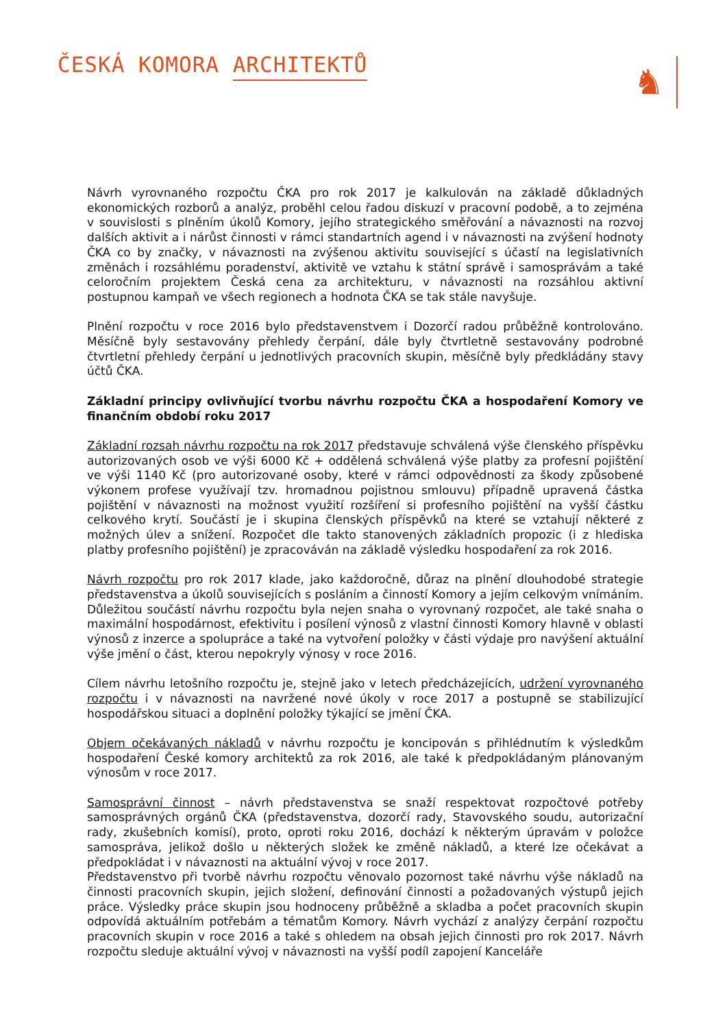ČESKÁ KOMORA ARCHITEKTŮ
♞
Návrh vyrovnaného rozpočtu ČKA pro rok 2017 je kalkulován na základě důkladných ekonomických rozborů a analýz, proběhl celou řadou diskuzí v pracovní podobě, a to zejména v souvislosti s plněním úkolů Komory, jejího strategického směřování a návaznosti na rozvoj dalších aktivit a i nárůst činnosti v rámci standartních agend i v návaznosti na zvýšení hodnoty ČKA co by značky, v návaznosti na zvýšenou aktivitu související s účastí na legislativních změnách i rozsáhlému poradenství, aktivitě ve vztahu k státní správě i samosprávám a také celoročním projektem Česká cena za architekturu, v návaznosti na rozsáhlou aktivní postupnou kampaň ve všech regionech a hodnota ČKA se tak stále navyšuje.
Plnění rozpočtu v roce 2016 bylo představenstvem i Dozorčí radou průběžně kontrolováno. Měsíčně byly sestavovány přehledy čerpání, dále byly čtvrtletně sestavovány podrobné čtvrtletní přehledy čerpání u jednotlivých pracovních skupin, měsíčně byly předkládány stavy účtů ČKA.
Základní principy ovlivňující tvorbu návrhu rozpočtu ČKA a hospodaření Komory ve finančním období roku 2017
Základní rozsah návrhu rozpočtu na rok 2017 představuje schválená výše členského příspěvku autorizovaných osob ve výši 6000 Kč + oddělená schválená výše platby za profesní pojištění ve výši 1140 Kč (pro autorizované osoby, které v rámci odpovědnosti za škody způsobené výkonem profese využívají tzv. hromadnou pojistnou smlouvu) případně upravená částka pojištění v návaznosti na možnost využití rozšíření si profesního pojištění na vyšší částku celkového krytí. Součástí je i skupina členských příspěvků na které se vztahují některé z možných úlev a snížení. Rozpočet dle takto stanovených základních propozic (i z hlediska platby profesního pojištění) je zpracováván na základě výsledku hospodaření za rok 2016.
Návrh rozpočtu pro rok 2017 klade, jako každoročně, důraz na plnění dlouhodobé strategie představenstva a úkolů souvisejících s posláním a činností Komory a jejím celkovým vnímáním. Důležitou součástí návrhu rozpočtu byla nejen snaha o vyrovnaný rozpočet, ale také snaha o maximální hospodárnost, efektivitu i posílení výnosů z vlastní činnosti Komory hlavně v oblasti výnosů z inzerce a spolupráce a také na vytvoření položky v části výdaje pro navýšení aktuální výše jmění o část, kterou nepokryly výnosy v roce 2016.
Cílem návrhu letošního rozpočtu je, stejně jako v letech předcházejících, udržení vyrovnaného rozpočtu i v návaznosti na navržené nové úkoly v roce 2017 a postupně se stabilizující hospodářskou situaci a doplnění položky týkající se jmění ČKA.
Objem očekávaných nákladů v návrhu rozpočtu je koncipován s přihlédnutím k výsledkům hospodaření České komory architektů za rok 2016, ale také k předpokládaným plánovaným výnosům v roce 2017.
Samosprávní činnost – návrh představenstva se snaží respektovat rozpočtové potřeby samosprávných orgánů ČKA (představenstva, dozorčí rady, Stavovského soudu, autorizační rady, zkušebních komisí), proto, oproti roku 2016, dochází k některým úpravám v položce samospráva, jelikož došlo u některých složek ke změně nákladů, a které lze očekávat a předpokládat i v návaznosti na aktuální vývoj v roce 2017.
Představenstvo při tvorbě návrhu rozpočtu věnovalo pozornost také návrhu výše nákladů na činnosti pracovních skupin, jejich složení, definování činnosti a požadovaných výstupů jejich práce. Výsledky práce skupin jsou hodnoceny průběžně a skladba a počet pracovních skupin odpovídá aktuálním potřebám a tématům Komory. Návrh vychází z analýzy čerpání rozpočtu pracovních skupin v roce 2016 a také s ohledem na obsah jejich činnosti pro rok 2017. Návrh rozpočtu sleduje aktuální vývoj v návaznosti na vyšší podíl zapojení Kanceláře